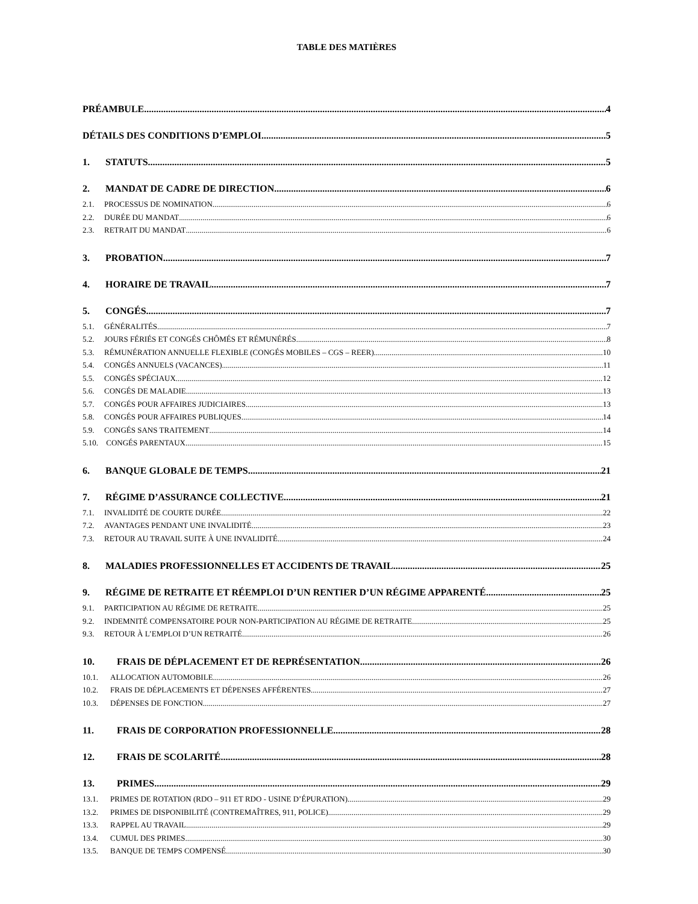TABLE DES MATIÈRES
PRÉAMBULE 4
DÉTAILS DES CONDITIONS D’EMPLOI 5
1. STATUTS 5
2. MANDAT DE CADRE DE DIRECTION 6
2.1. PROCESSUS DE NOMINATION 6
2.2. DURÉE DU MANDAT 6
2.3. RETRAIT DU MANDAT 6
3. PROBATION 7
4. HORAIRE DE TRAVAIL 7
5. CONGÉS 7
5.1. GÉNÉRALITÉS 7
5.2. JOURS FÉRIÉS ET CONGÉS CHÔMÉS ET RÉMUNÉRÉS 8
5.3. RÉMUNÉRATION ANNUELLE FLEXIBLE (CONGÉS MOBILES – CGS – REER) 10
5.4. CONGÉS ANNUELS (VACANCES) 11
5.5. CONGÉS SPÉCIAUX 12
5.6. CONGÉS DE MALADIE 13
5.7. CONGÉS POUR AFFAIRES JUDICIAIRES 13
5.8. CONGÉS POUR AFFAIRES PUBLIQUES 14
5.9. CONGÉS SANS TRAITEMENT 14
5.10. CONGÉS PARENTAUX 15
6. BANQUE GLOBALE DE TEMPS 21
7. RÉGIME D’ASSURANCE COLLECTIVE 21
7.1. INVALIDITÉ DE COURTE DURÉE 22
7.2. AVANTAGES PENDANT UNE INVALIDITÉ 23
7.3. RETOUR AU TRAVAIL SUITE À UNE INVALIDITÉ 24
8. MALADIES PROFESSIONNELLES ET ACCIDENTS DE TRAVAIL 25
9. RÉGIME DE RETRAITE ET RÉEMPLOI D’UN RENTIER D’UN RÉGIME APPARENTÉ 25
9.1. PARTICIPATION AU RÉGIME DE RETRAITE 25
9.2. INDEMNITÉ COMPENSATOIRE POUR NON-PARTICIPATION AU RÉGIME DE RETRAITE 25
9.3. RETOUR À L’EMPLOI D’UN RETRAITÉ 26
10. FRAIS DE DÉPLACEMENT ET DE REPRÉSENTATION 26
10.1. ALLOCATION AUTOMOBILE 26
10.2. FRAIS DE DÉPLACEMENTS ET DÉPENSES AFFÉRENTES 27
10.3. DÉPENSES DE FONCTION 27
11. FRAIS DE CORPORATION PROFESSIONNELLE 28
12. FRAIS DE SCOLARITÉ 28
13. PRIMES 29
13.1. PRIMES DE ROTATION (RDO – 911 ET RDO - USINE D’ÉPURATION) 29
13.2. PRIMES DE DISPONIBILITÉ (CONTREMAÎTRES, 911, POLICE) 29
13.3. RAPPEL AU TRAVAIL 29
13.4. CUMUL DES PRIMES 30
13.5. BANQUE DE TEMPS COMPENSÉ 30